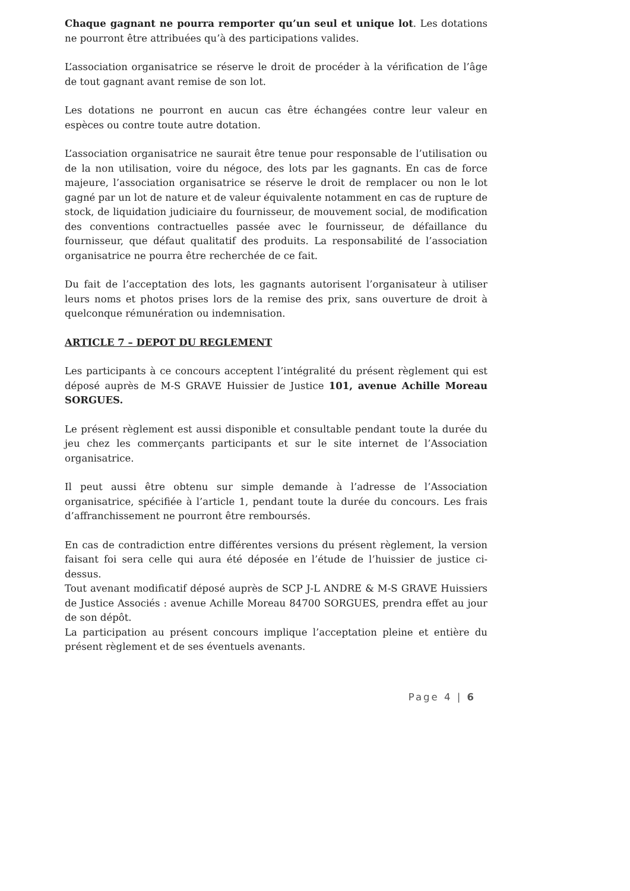Chaque gagnant ne pourra remporter qu’un seul et unique lot. Les dotations ne pourront être attribuées qu’à des participations valides.
L’association organisatrice se réserve le droit de procéder à la vérification de l’âge de tout gagnant avant remise de son lot.
Les dotations ne pourront en aucun cas être échangées contre leur valeur en espèces ou contre toute autre dotation.
L’association organisatrice ne saurait être tenue pour responsable de l’utilisation ou de la non utilisation, voire du négoce, des lots par les gagnants. En cas de force majeure, l’association organisatrice se réserve le droit de remplacer ou non le lot gagné par un lot de nature et de valeur équivalente notamment en cas de rupture de stock, de liquidation judiciaire du fournisseur, de mouvement social, de modification des conventions contractuelles passée avec le fournisseur, de défaillance du fournisseur, que défaut qualitatif des produits. La responsabilité de l’association organisatrice ne pourra être recherchée de ce fait.
Du fait de l’acceptation des lots, les gagnants autorisent l’organisateur à utiliser leurs noms et photos prises lors de la remise des prix, sans ouverture de droit à quelconque rémunération ou indemnisation.
ARTICLE 7 – DEPOT DU REGLEMENT
Les participants à ce concours acceptent l’intégralité du présent règlement qui est déposé auprès de M-S GRAVE Huissier de Justice 101, avenue Achille Moreau SORGUES.
Le présent règlement est aussi disponible et consultable pendant toute la durée du jeu chez les commerçants participants et sur le site internet de l’Association organisatrice.
Il peut aussi être obtenu sur simple demande à l’adresse de l’Association organisatrice, spécifiée à l’article 1, pendant toute la durée du concours. Les frais d’affranchissement ne pourront être remboursés.
En cas de contradiction entre différentes versions du présent règlement, la version faisant foi sera celle qui aura été déposée en l’étude de l’huissier de justice ci-dessus.
Tout avenant modificatif déposé auprès de SCP J-L ANDRE & M-S GRAVE Huissiers de Justice Associés : avenue Achille Moreau 84700 SORGUES, prendra effet au jour de son dépôt.
La participation au présent concours implique l’acceptation pleine et entière du présent règlement et de ses éventuels avenants.
Page 4 | 6